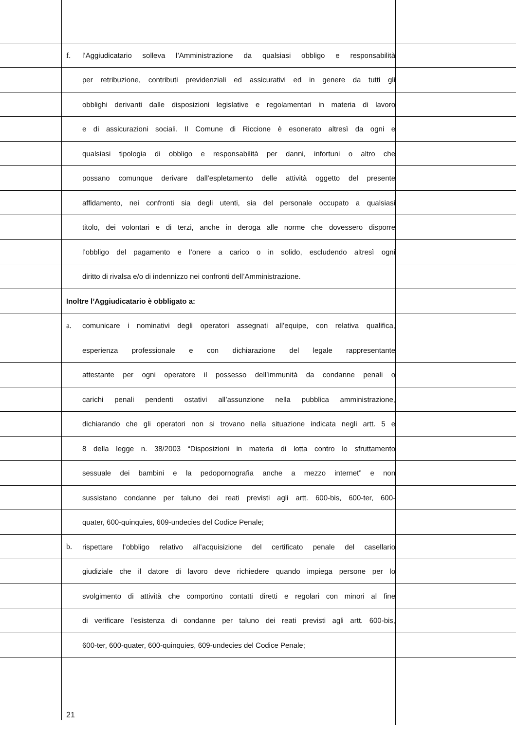f. l’Aggiudicatario solleva l’Amministrazione da qualsiasi obbligo e responsabilità
per retribuzione, contributi previdenziali ed assicurativi ed in genere da tutti gli
obblighi derivanti dalle disposizioni legislative e regolamentari in materia di lavoro
e di assicurazioni sociali. Il Comune di Riccione è esonerato altresì da ogni e
qualsiasi tipologia di obbligo e responsabilità per danni, infortuni o altro che
possano comunque derivare dall’espletamento delle attività oggetto del presente
affidamento, nei confronti sia degli utenti, sia del personale occupato a qualsiasi
titolo, dei volontari e di terzi, anche in deroga alle norme che dovessero disporre
l’obbligo del pagamento e l’onere a carico o in solido, escludendo altresì ogni
diritto di rivalsa e/o di indennizzo nei confronti dell’Amministrazione.
Inoltre l’Aggiudicatario è obbligato a:
a. comunicare i nominativi degli operatori assegnati all’equipe, con relativa qualifica,
esperienza professionale e con dichiarazione del legale rappresentante
attestante per ogni operatore il possesso dell’immunità da condanne penali o
carichi penali pendenti ostativi all’assunzione nella pubblica amministrazione,
dichiarando che gli operatori non si trovano nella situazione indicata negli artt. 5 e
8 della legge n. 38/2003 “Disposizioni in materia di lotta contro lo sfruttamento
sessuale dei bambini e la pedopornografia anche a mezzo internet” e non
sussistano condanne per taluno dei reati previsti agli artt. 600-bis, 600-ter, 600-
quater, 600-quinquies, 609-undecies del Codice Penale;
b. rispettare l’obbligo relativo all’acquisizione del certificato penale del casellario
giudiziale che il datore di lavoro deve richiedere quando impiega persone per lo
svolgimento di attività che comportino contatti diretti e regolari con minori al fine
di verificare l’esistenza di condanne per taluno dei reati previsti agli artt. 600-bis,
600-ter, 600-quater, 600-quinquies, 609-undecies del Codice Penale;
21